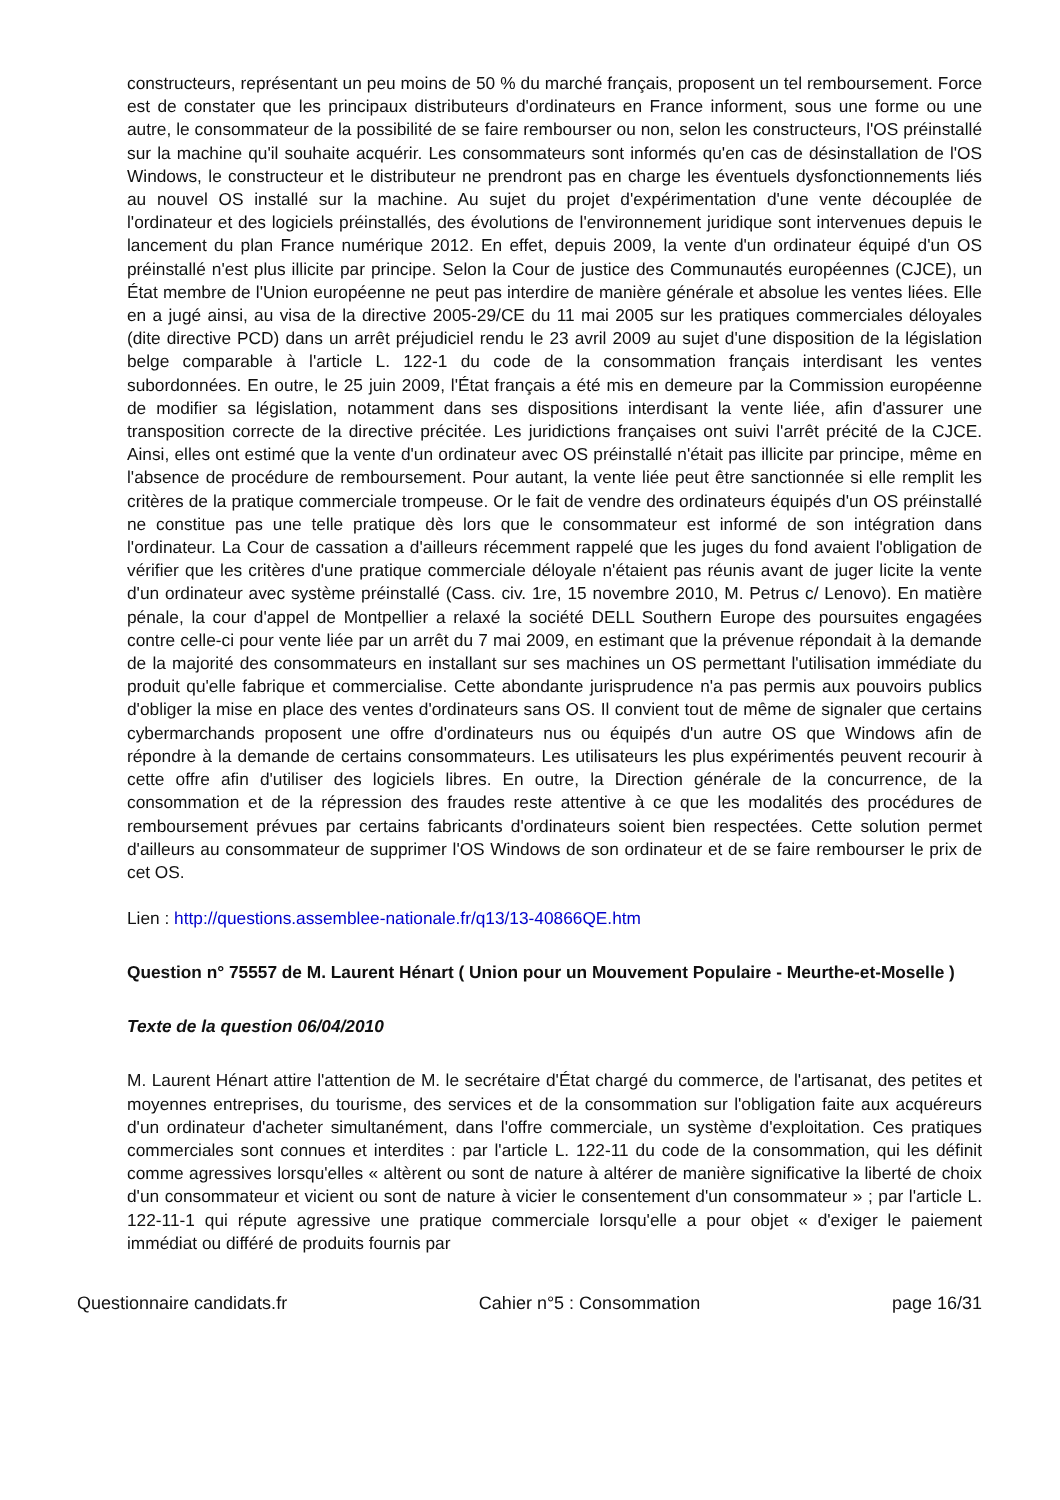constructeurs, représentant un peu moins de 50 % du marché français, proposent un tel remboursement. Force est de constater que les principaux distributeurs d'ordinateurs en France informent, sous une forme ou une autre, le consommateur de la possibilité de se faire rembourser ou non, selon les constructeurs, l'OS préinstallé sur la machine qu'il souhaite acquérir. Les consommateurs sont informés qu'en cas de désinstallation de l'OS Windows, le constructeur et le distributeur ne prendront pas en charge les éventuels dysfonctionnements liés au nouvel OS installé sur la machine. Au sujet du projet d'expérimentation d'une vente découplée de l'ordinateur et des logiciels préinstallés, des évolutions de l'environnement juridique sont intervenues depuis le lancement du plan France numérique 2012. En effet, depuis 2009, la vente d'un ordinateur équipé d'un OS préinstallé n'est plus illicite par principe. Selon la Cour de justice des Communautés européennes (CJCE), un État membre de l'Union européenne ne peut pas interdire de manière générale et absolue les ventes liées. Elle en a jugé ainsi, au visa de la directive 2005-29/CE du 11 mai 2005 sur les pratiques commerciales déloyales (dite directive PCD) dans un arrêt préjudiciel rendu le 23 avril 2009 au sujet d'une disposition de la législation belge comparable à l'article L. 122-1 du code de la consommation français interdisant les ventes subordonnées. En outre, le 25 juin 2009, l'État français a été mis en demeure par la Commission européenne de modifier sa législation, notamment dans ses dispositions interdisant la vente liée, afin d'assurer une transposition correcte de la directive précitée. Les juridictions françaises ont suivi l'arrêt précité de la CJCE. Ainsi, elles ont estimé que la vente d'un ordinateur avec OS préinstallé n'était pas illicite par principe, même en l'absence de procédure de remboursement. Pour autant, la vente liée peut être sanctionnée si elle remplit les critères de la pratique commerciale trompeuse. Or le fait de vendre des ordinateurs équipés d'un OS préinstallé ne constitue pas une telle pratique dès lors que le consommateur est informé de son intégration dans l'ordinateur. La Cour de cassation a d'ailleurs récemment rappelé que les juges du fond avaient l'obligation de vérifier que les critères d'une pratique commerciale déloyale n'étaient pas réunis avant de juger licite la vente d'un ordinateur avec système préinstallé (Cass. civ. 1re, 15 novembre 2010, M. Petrus c/ Lenovo). En matière pénale, la cour d'appel de Montpellier a relaxé la société DELL Southern Europe des poursuites engagées contre celle-ci pour vente liée par un arrêt du 7 mai 2009, en estimant que la prévenue répondait à la demande de la majorité des consommateurs en installant sur ses machines un OS permettant l'utilisation immédiate du produit qu'elle fabrique et commercialise. Cette abondante jurisprudence n'a pas permis aux pouvoirs publics d'obliger la mise en place des ventes d'ordinateurs sans OS. Il convient tout de même de signaler que certains cybermarchands proposent une offre d'ordinateurs nus ou équipés d'un autre OS que Windows afin de répondre à la demande de certains consommateurs. Les utilisateurs les plus expérimentés peuvent recourir à cette offre afin d'utiliser des logiciels libres. En outre, la Direction générale de la concurrence, de la consommation et de la répression des fraudes reste attentive à ce que les modalités des procédures de remboursement prévues par certains fabricants d'ordinateurs soient bien respectées. Cette solution permet d'ailleurs au consommateur de supprimer l'OS Windows de son ordinateur et de se faire rembourser le prix de cet OS.
Lien : http://questions.assemblee-nationale.fr/q13/13-40866QE.htm
Question n° 75557 de M. Laurent Hénart ( Union pour un Mouvement Populaire - Meurthe-et-Moselle )
Texte de la question 06/04/2010
M. Laurent Hénart attire l'attention de M. le secrétaire d'État chargé du commerce, de l'artisanat, des petites et moyennes entreprises, du tourisme, des services et de la consommation sur l'obligation faite aux acquéreurs d'un ordinateur d'acheter simultanément, dans l'offre commerciale, un système d'exploitation. Ces pratiques commerciales sont connues et interdites : par l'article L. 122-11 du code de la consommation, qui les définit comme agressives lorsqu'elles « altèrent ou sont de nature à altérer de manière significative la liberté de choix d'un consommateur et vicient ou sont de nature à vicier le consentement d'un consommateur » ; par l'article L. 122-11-1 qui répute agressive une pratique commerciale lorsqu'elle a pour objet « d'exiger le paiement immédiat ou différé de produits fournis par
Questionnaire candidats.fr Cahier n°5 : Consommation page 16/31